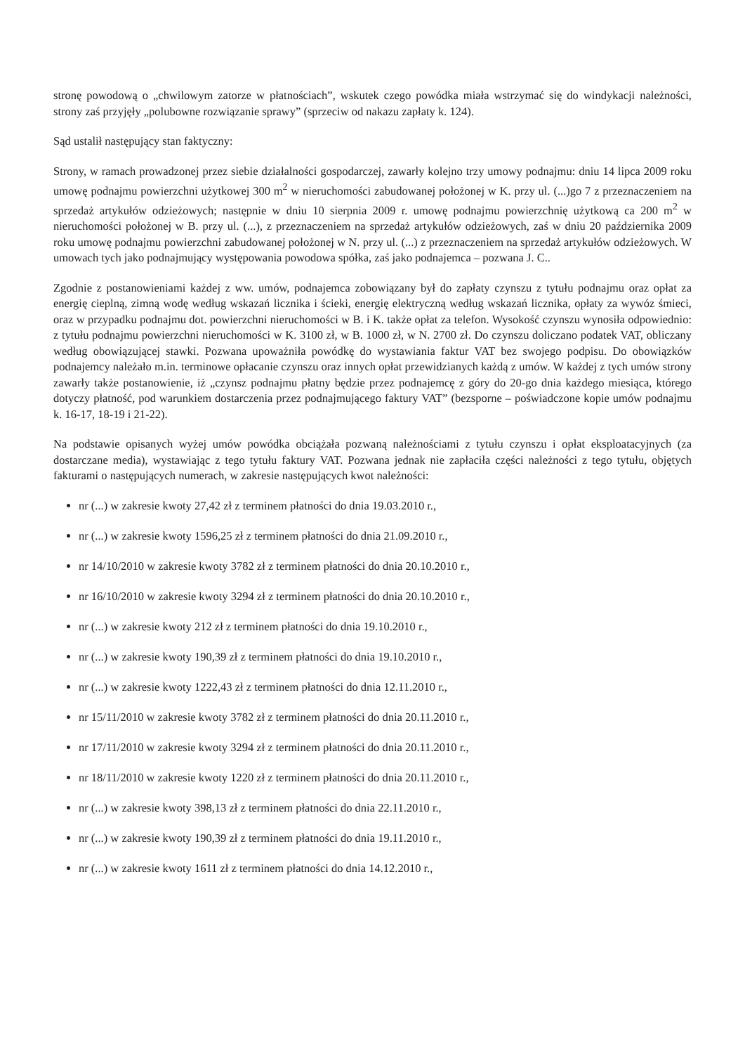stronę powodową o „chwilowym zatorze w płatnościach”, wskutek czego powódka miała wstrzymać się do windykacji należności, strony zaś przyjęły „polubowne rozwiązanie sprawy” (sprzeciw od nakazu zapłaty k. 124).
Sąd ustalił następujący stan faktyczny:
Strony, w ramach prowadzonej przez siebie działalności gospodarczej, zawarły kolejno trzy umowy podnajmu: dniu 14 lipca 2009 roku umowę podnajmu powierzchni użytkowej 300 m<sup>2</sup> w nieruchomości zabudowanej położonej w K. przy ul. (...)go 7 z przeznaczeniem na sprzedaż artykułów odzieżowych; następnie w dniu 10 sierpnia 2009 r. umowę podnajmu powierzchnię użytkową ca 200 m<sup>2</sup> w nieruchomości położonej w B. przy ul. (...), z przeznaczeniem na sprzedaż artykułów odzieżowych, zaś w dniu 20 października 2009 roku umowę podnajmu powierzchni zabudowanej położonej w N. przy ul. (...) z przeznaczeniem na sprzedaż artykułów odzieżowych. W umowach tych jako podnajmujący występowania powodowa spółka, zaś jako podnajemca – pozwana J. C..
Zgodnie z postanowieniami każdej z ww. umów, podnajemca zobowiązany był do zapłaty czynszu z tytułu podnajmu oraz opłat za energię cieplną, zimną wodę według wskazań licznika i ścieki, energię elektryczną według wskazań licznika, opłaty za wywóz śmieci, oraz w przypadku podnajmu dot. powierzchni nieruchomości w B. i K. także opłat za telefon. Wysokość czynszu wynosiła odpowiednio: z tytułu podnajmu powierzchni nieruchomości w K. 3100 zł, w B. 1000 zł, w N. 2700 zł. Do czynszu doliczano podatek VAT, obliczany według obowiązującej stawki. Pozwana upoważniła powódkę do wystawiania faktur VAT bez swojego podpisu. Do obowiązków podnajemcy należało m.in. terminowe opłacanie czynszu oraz innych opłat przewidzianych każdą z umów. W każdej z tych umów strony zawarły także postanowienie, iż „czynsz podnajmu płatny będzie przez podnajemcę z góry do 20-go dnia każdego miesiąca, którego dotyczy płatność, pod warunkiem dostarczenia przez podnajmującego faktury VAT” (bezsporne – poświadczone kopie umów podnajmu k. 16-17, 18-19 i 21-22).
Na podstawie opisanych wyżej umów powódka obciążała pozwaną należnościami z tytułu czynszu i opłat eksploatacyjnych (za dostarczane media), wystawiając z tego tytułu faktury VAT. Pozwana jednak nie zapłaciła części należności z tego tytułu, objętych fakturami o następujących numerach, w zakresie następujących kwot należności:
nr (...) w zakresie kwoty 27,42 zł z terminem płatności do dnia 19.03.2010 r.,
nr (...) w zakresie kwoty 1596,25 zł z terminem płatności do dnia 21.09.2010 r.,
nr 14/10/2010 w zakresie kwoty 3782 zł z terminem płatności do dnia 20.10.2010 r.,
nr 16/10/2010 w zakresie kwoty 3294 zł z terminem płatności do dnia 20.10.2010 r.,
nr (...) w zakresie kwoty 212 zł z terminem płatności do dnia 19.10.2010 r.,
nr (...) w zakresie kwoty 190,39 zł z terminem płatności do dnia 19.10.2010 r.,
nr (...) w zakresie kwoty 1222,43 zł z terminem płatności do dnia 12.11.2010 r.,
nr 15/11/2010 w zakresie kwoty 3782 zł z terminem płatności do dnia 20.11.2010 r.,
nr 17/11/2010 w zakresie kwoty 3294 zł z terminem płatności do dnia 20.11.2010 r.,
nr 18/11/2010 w zakresie kwoty 1220 zł z terminem płatności do dnia 20.11.2010 r.,
nr (...) w zakresie kwoty 398,13 zł z terminem płatności do dnia 22.11.2010 r.,
nr (...) w zakresie kwoty 190,39 zł z terminem płatności do dnia 19.11.2010 r.,
nr (...) w zakresie kwoty 1611 zł z terminem płatności do dnia 14.12.2010 r.,